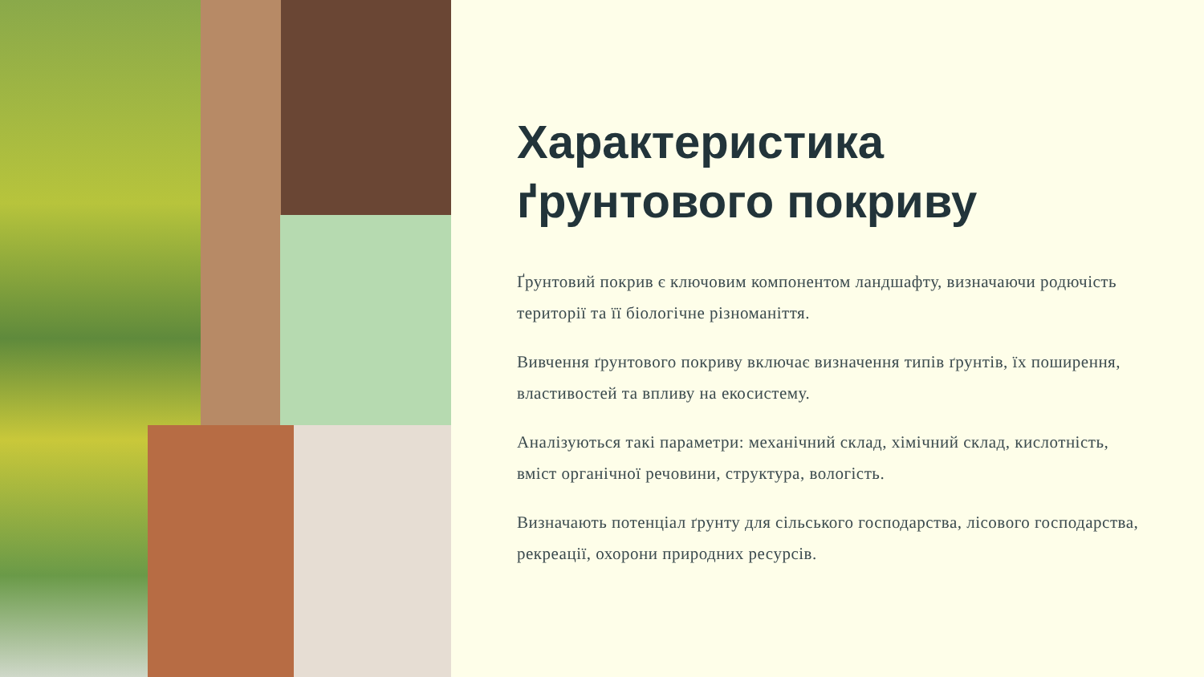Характеристика ґрунтового покриву
Ґрунтовий покрив є ключовим компонентом ландшафту, визначаючи родючість території та її біологічне різноманіття.
Вивчення ґрунтового покриву включає визначення типів ґрунтів, їх поширення, властивостей та впливу на екосистему.
Аналізуються такі параметри: механічний склад, хімічний склад, кислотність, вміст органічної речовини, структура, вологість.
Визначають потенціал ґрунту для сільського господарства, лісового господарства, рекреації, охорони природних ресурсів.